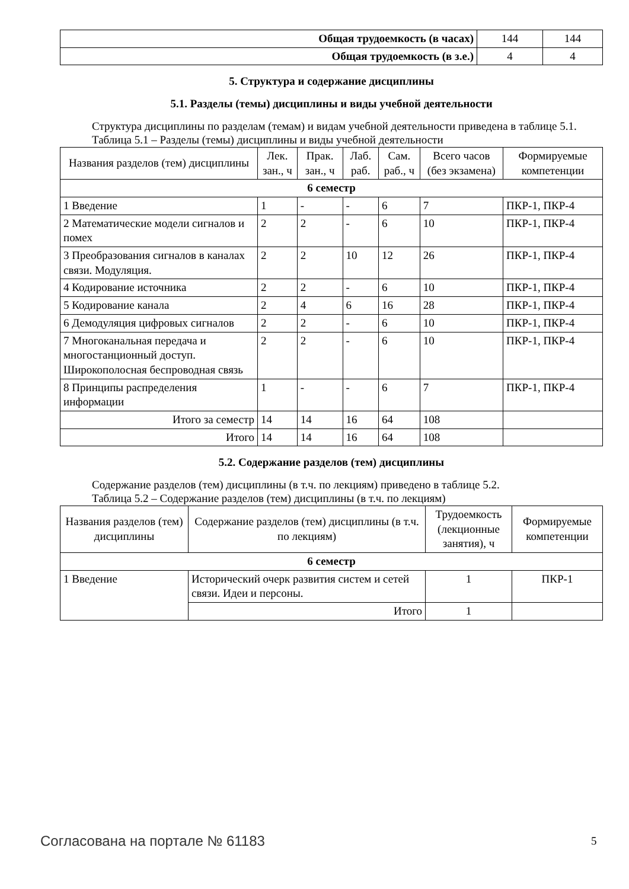| Общая трудоемкость (в часах) | 144 | 144 |
| Общая трудоемкость (в з.е.) | 4 | 4 |
5. Структура и содержание дисциплины
5.1. Разделы (темы) дисциплины и виды учебной деятельности
Структура дисциплины по разделам (темам) и видам учебной деятельности приведена в таблице 5.1.
Таблица 5.1 – Разделы (темы) дисциплины и виды учебной деятельности
| Названия разделов (тем) дисциплины | Лек. зан., ч | Прак. зан., ч | Лаб. раб. | Сам. раб., ч | Всего часов (без экзамена) | Формируемые компетенции |
| --- | --- | --- | --- | --- | --- | --- |
| 6 семестр | | | | | | |
| 1 Введение | 1 | - | - | 6 | 7 | ПКР-1, ПКР-4 |
| 2 Математические модели сигналов и помех | 2 | 2 | - | 6 | 10 | ПКР-1, ПКР-4 |
| 3 Преобразования сигналов в каналах связи. Модуляция. | 2 | 2 | 10 | 12 | 26 | ПКР-1, ПКР-4 |
| 4 Кодирование источника | 2 | 2 | - | 6 | 10 | ПКР-1, ПКР-4 |
| 5 Кодирование канала | 2 | 4 | 6 | 16 | 28 | ПКР-1, ПКР-4 |
| 6 Демодуляция цифровых сигналов | 2 | 2 | - | 6 | 10 | ПКР-1, ПКР-4 |
| 7 Многоканальная передача и многостанционный доступ. Широкополосная беспроводная связь | 2 | 2 | - | 6 | 10 | ПКР-1, ПКР-4 |
| 8 Принципы распределения информации | 1 | - | - | 6 | 7 | ПКР-1, ПКР-4 |
| Итого за семестр | 14 | 14 | 16 | 64 | 108 | |
| Итого | 14 | 14 | 16 | 64 | 108 | |
5.2. Содержание разделов (тем) дисциплины
Содержание разделов (тем) дисциплины (в т.ч. по лекциям) приведено в таблице 5.2.
Таблица 5.2 – Содержание разделов (тем) дисциплины (в т.ч. по лекциям)
| Названия разделов (тем) дисциплины | Содержание разделов (тем) дисциплины (в т.ч. по лекциям) | Трудоемкость (лекционные занятия), ч | Формируемые компетенции |
| --- | --- | --- | --- |
| 6 семестр | | | |
| 1 Введение | Исторический очерк развития систем и сетей связи. Идеи и персоны. | 1 | ПКР-1 |
| | Итого | 1 | |
Согласована на портале № 61183 5